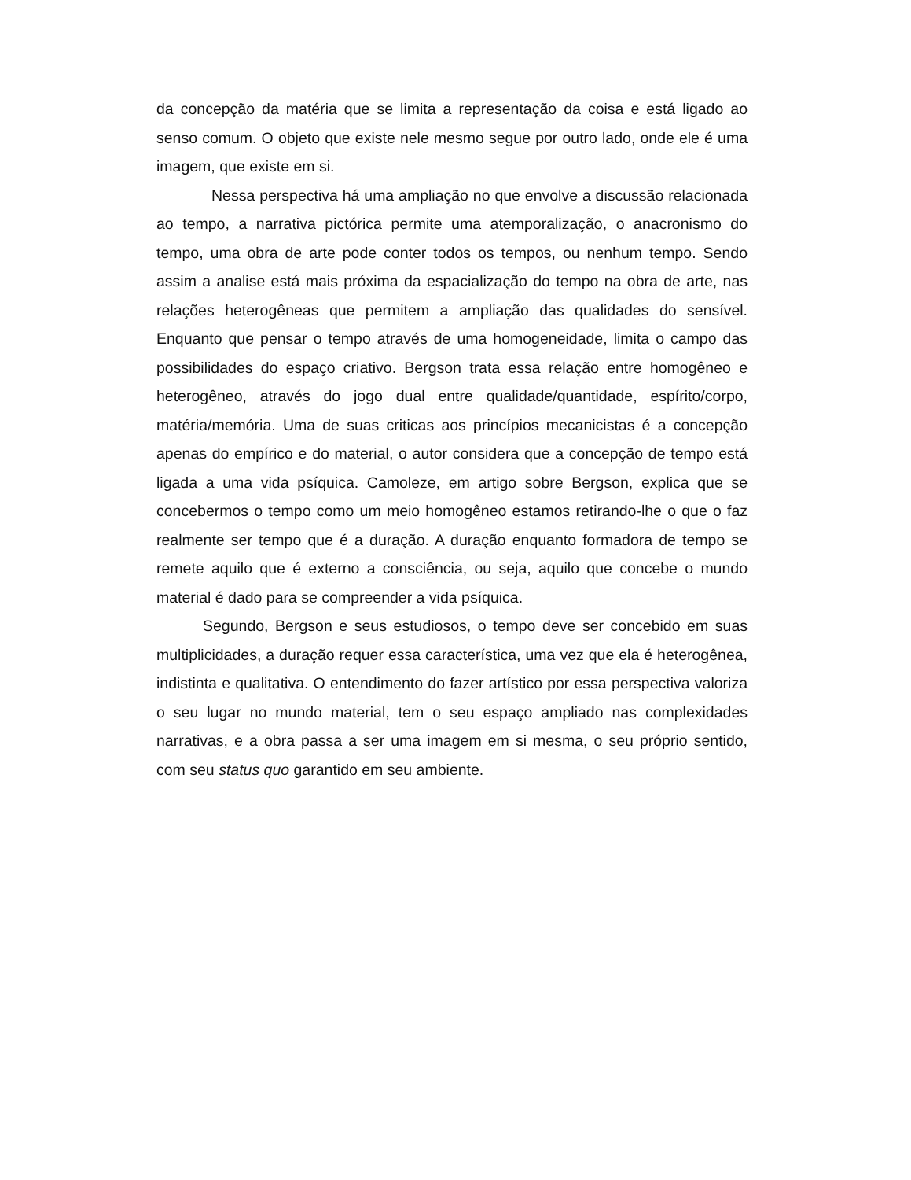da concepção da matéria que se limita a representação da coisa e está ligado ao senso comum. O objeto que existe nele mesmo segue por outro lado, onde ele é uma imagem, que existe em si.
Nessa perspectiva há uma ampliação no que envolve a discussão relacionada ao tempo, a narrativa pictórica permite uma atemporalização, o anacronismo do tempo, uma obra de arte pode conter todos os tempos, ou nenhum tempo. Sendo assim a analise está mais próxima da espacialização do tempo na obra de arte, nas relações heterogêneas que permitem a ampliação das qualidades do sensível. Enquanto que pensar o tempo através de uma homogeneidade, limita o campo das possibilidades do espaço criativo. Bergson trata essa relação entre homogêneo e heterogêneo, através do jogo dual entre qualidade/quantidade, espírito/corpo, matéria/memória. Uma de suas criticas aos princípios mecanicistas é a concepção apenas do empírico e do material, o autor considera que a concepção de tempo está ligada a uma vida psíquica. Camoleze, em artigo sobre Bergson, explica que se concebermos o tempo como um meio homogêneo estamos retirando-lhe o que o faz realmente ser tempo que é a duração. A duração enquanto formadora de tempo se remete aquilo que é externo a consciência, ou seja, aquilo que concebe o mundo material é dado para se compreender a vida psíquica.
Segundo, Bergson e seus estudiosos, o tempo deve ser concebido em suas multiplicidades, a duração requer essa característica, uma vez que ela é heterogênea, indistinta e qualitativa. O entendimento do fazer artístico por essa perspectiva valoriza o seu lugar no mundo material, tem o seu espaço ampliado nas complexidades narrativas, e a obra passa a ser uma imagem em si mesma, o seu próprio sentido, com seu status quo garantido em seu ambiente.